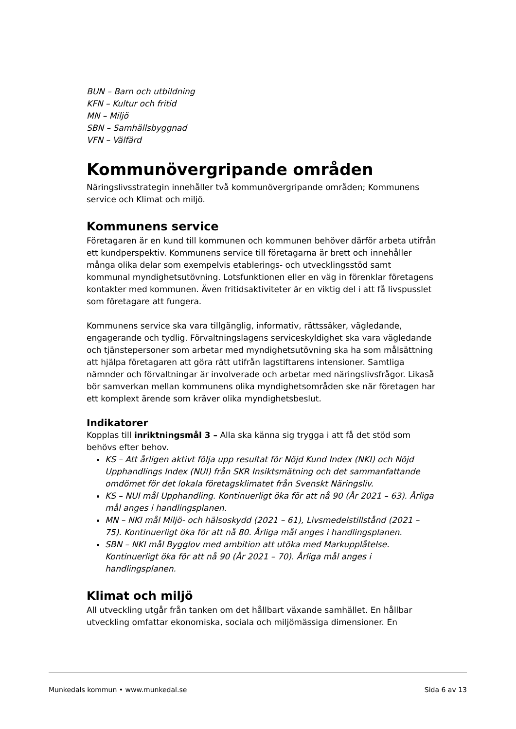BUN – Barn och utbildning
KFN – Kultur och fritid
MN – Miljö
SBN – Samhällsbyggnad
VFN – Välfärd
Kommunövergripande områden
Näringslivsstrategin innehåller två kommunövergripande områden; Kommunens service och Klimat och miljö.
Kommunens service
Företagaren är en kund till kommunen och kommunen behöver därför arbeta utifrån ett kundperspektiv. Kommunens service till företagarna är brett och innehåller många olika delar som exempelvis etablerings- och utvecklingsstöd samt kommunal myndighetsutövning. Lotsfunktionen eller en väg in förenklar företagens kontakter med kommunen. Även fritidsaktiviteter är en viktig del i att få livspusslet som företagare att fungera.
Kommunens service ska vara tillgänglig, informativ, rättssäker, vägledande, engagerande och tydlig. Förvaltningslagens serviceskyldighet ska vara vägledande och tjänstepersoner som arbetar med myndighetsutövning ska ha som målsättning att hjälpa företagaren att göra rätt utifrån lagstiftarens intensioner. Samtliga nämnder och förvaltningar är involverade och arbetar med näringslivsfrågor. Likaså bör samverkan mellan kommunens olika myndighetsområden ske när företagen har ett komplext ärende som kräver olika myndighetsbeslut.
Indikatorer
Kopplas till inriktningsmål 3 – Alla ska känna sig trygga i att få det stöd som behövs efter behov.
KS – Att årligen aktivt följa upp resultat för Nöjd Kund Index (NKI) och Nöjd Upphandlings Index (NUI) från SKR Insiktsmätning och det sammanfattande omdömet för det lokala företagsklimatet från Svenskt Näringsliv.
KS – NUI mål Upphandling. Kontinuerligt öka för att nå 90 (År 2021 – 63). Årliga mål anges i handlingsplanen.
MN – NKI mål Miljö- och hälsoskydd (2021 – 61), Livsmedelstillstånd (2021 – 75). Kontinuerligt öka för att nå 80. Årliga mål anges i handlingsplanen.
SBN – NKI mål Bygglov med ambition att utöka med Markupplåtelse. Kontinuerligt öka för att nå 90 (År 2021 – 70). Årliga mål anges i handlingsplanen.
Klimat och miljö
All utveckling utgår från tanken om det hållbart växande samhället. En hållbar utveckling omfattar ekonomiska, sociala och miljömässiga dimensioner. En
Munkedals kommun • www.munkedal.se Sida 6 av 13